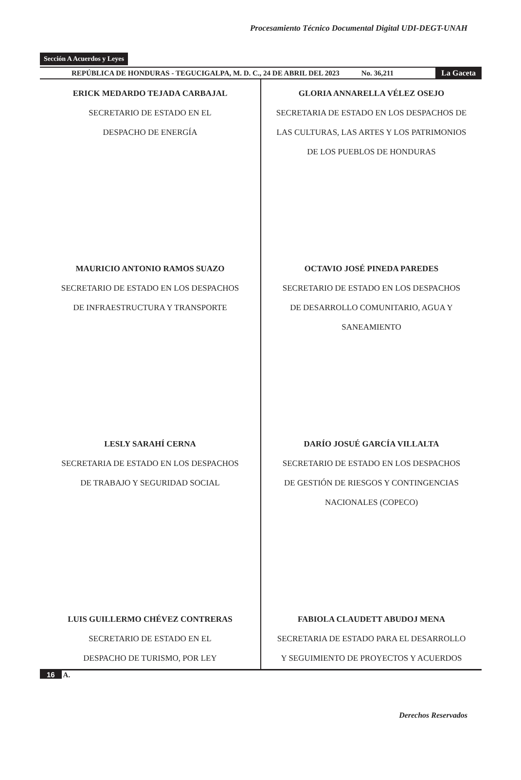Procesamiento Técnico Documental Digital UDI-DEGT-UNAH
Sección A Acuerdos y Leyes
REPÚBLICA DE HONDURAS - TEGUCIGALPA, M. D. C., 24 DE ABRIL DEL 2023 No. 36,211 La Gaceta
ERICK MEDARDO TEJADA CARBAJAL
SECRETARIO DE ESTADO EN EL
DESPACHO DE ENERGÍA
MAURICIO ANTONIO RAMOS SUAZO
SECRETARIO DE ESTADO EN LOS DESPACHOS
DE INFRAESTRUCTURA Y TRANSPORTE
LESLY SARAHÍ CERNA
SECRETARIA DE ESTADO EN LOS DESPACHOS
DE TRABAJO Y SEGURIDAD SOCIAL
LUIS GUILLERMO CHÉVEZ CONTRERAS
SECRETARIO DE ESTADO EN EL
DESPACHO DE TURISMO, POR LEY
GLORIA ANNARELLA VÉLEZ OSEJO
SECRETARIA DE ESTADO EN LOS DESPACHOS DE
LAS CULTURAS, LAS ARTES Y LOS PATRIMONIOS
DE LOS PUEBLOS DE HONDURAS
OCTAVIO JOSÉ PINEDA PAREDES
SECRETARIO DE ESTADO EN LOS DESPACHOS
DE DESARROLLO COMUNITARIO, AGUA Y
SANEAMIENTO
DARÍO JOSUÉ GARCÍA VILLALTA
SECRETARIO DE ESTADO EN LOS DESPACHOS
DE GESTIÓN DE RIESGOS Y CONTINGENCIAS
NACIONALES (COPECO)
FABIOLA CLAUDETT ABUDOJ MENA
SECRETARIA DE ESTADO PARA EL DESARROLLO
Y SEGUIMIENTO DE PROYECTOS Y ACUERDOS
16 A.
Derechos Reservados